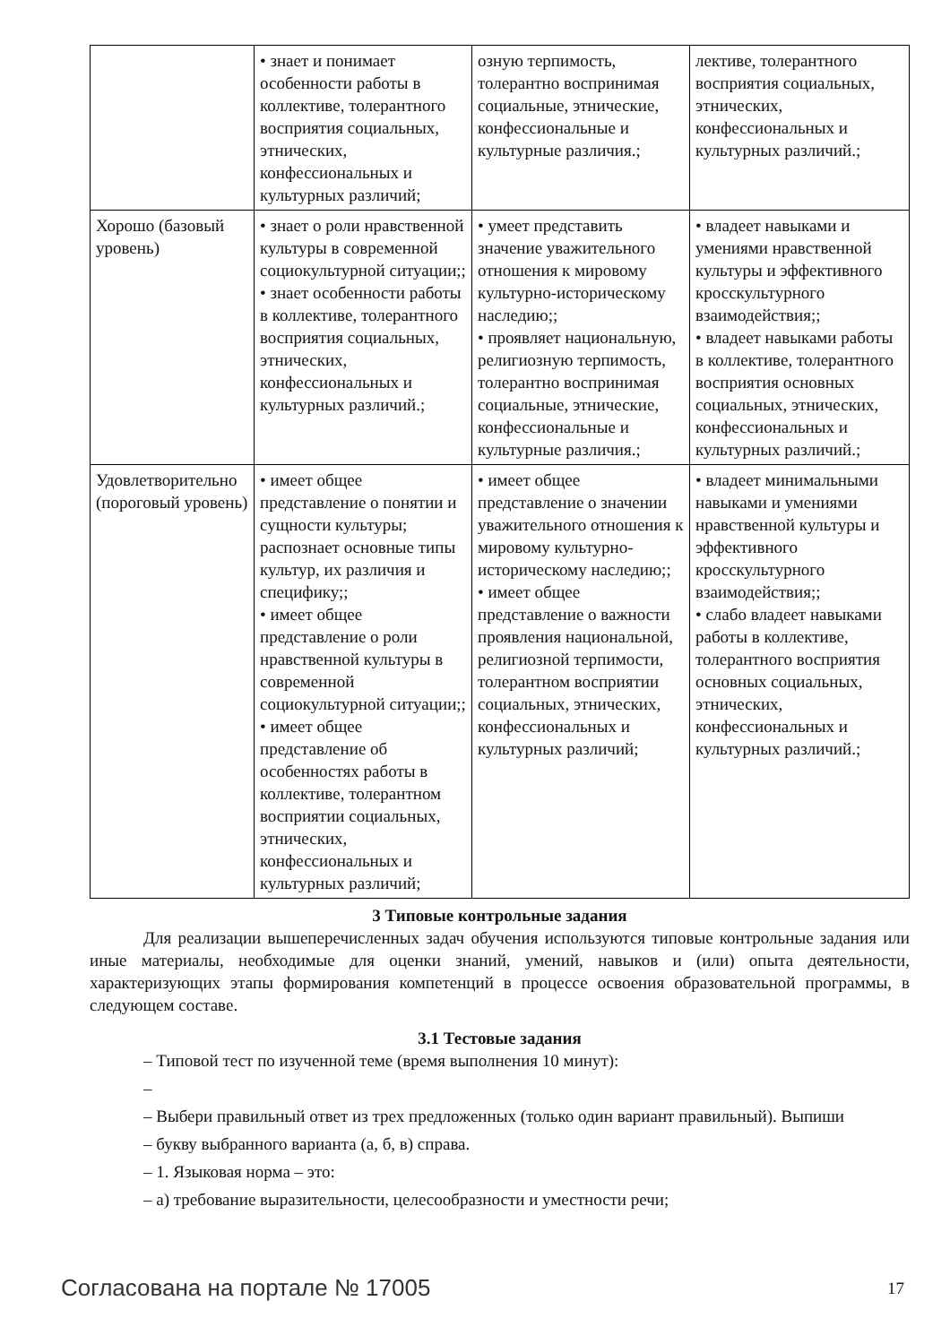| | • знает и понимает особенности работы в коллективе, толерантного восприятия социальных, этнических, конфессиональных и культурных различий; | озную терпимость, толерантно воспринимая социальные, этнические, конфессиональные и культурные различия.; | лективе, толерантного восприятия социальных, этнических, конфессиональных и культурных различий.; |
| Хорошо (базовый уровень) | • знает о роли нравственной культуры в современной социокультурной ситуации;; • знает особенности работы в коллективе, толерантного восприятия социальных, этнических, конфессиональных и культурных различий.; | • умеет представить значение уважительного отношения к мировому культурно-историческому наследию;; • проявляет национальную, религиозную терпимость, толерантно воспринимая социальные, этнические, конфессиональные и культурные различия.; | • владеет навыками и умениями нравственной культуры и эффективного кросскультурного взаимодействия;; • владеет навыками работы в коллективе, толерантного восприятия основных социальных, этнических, конфессиональных и культурных различий.; |
| Удовлетворительно (пороговый уровень) | • имеет общее представление о понятии и сущности культуры; распознает основные типы культур, их различия и специфику;; • имеет общее представление о роли нравственной культуры в современной социокультурной ситуации;; • имеет общее представление об особенностях работы в коллективе, толерантном восприятии социальных, этнических, конфессиональных и культурных различий; | • имеет общее представление о значении уважительного отношения к мировому культурно-историческому наследию;; • имеет общее представление о важности проявления национальной, религиозной терпимости, толерантном восприятии социальных, этнических, конфессиональных и культурных различий; | • владеет минимальными навыками и умениями нравственной культуры и эффективного кросскультурного взаимодействия;; • слабо владеет навыками работы в коллективе, толерантного восприятия основных социальных, этнических, конфессиональных и культурных различий.; |
3 Типовые контрольные задания
Для реализации вышеперечисленных задач обучения используются типовые контрольные задания или иные материалы, необходимые для оценки знаний, умений, навыков и (или) опыта деятельности, характеризующих этапы формирования компетенций в процессе освоения образовательной программы, в следующем составе.
3.1 Тестовые задания
– Типовой тест по изученной теме (время выполнения 10 минут):
–
– Выбери правильный ответ из трех предложенных (только один вариант правильный). Выпиши
– букву выбранного варианта (а, б, в) справа.
– 1. Языковая норма – это:
– а) требование выразительности, целесообразности и уместности речи;
Согласована на портале № 17005 17